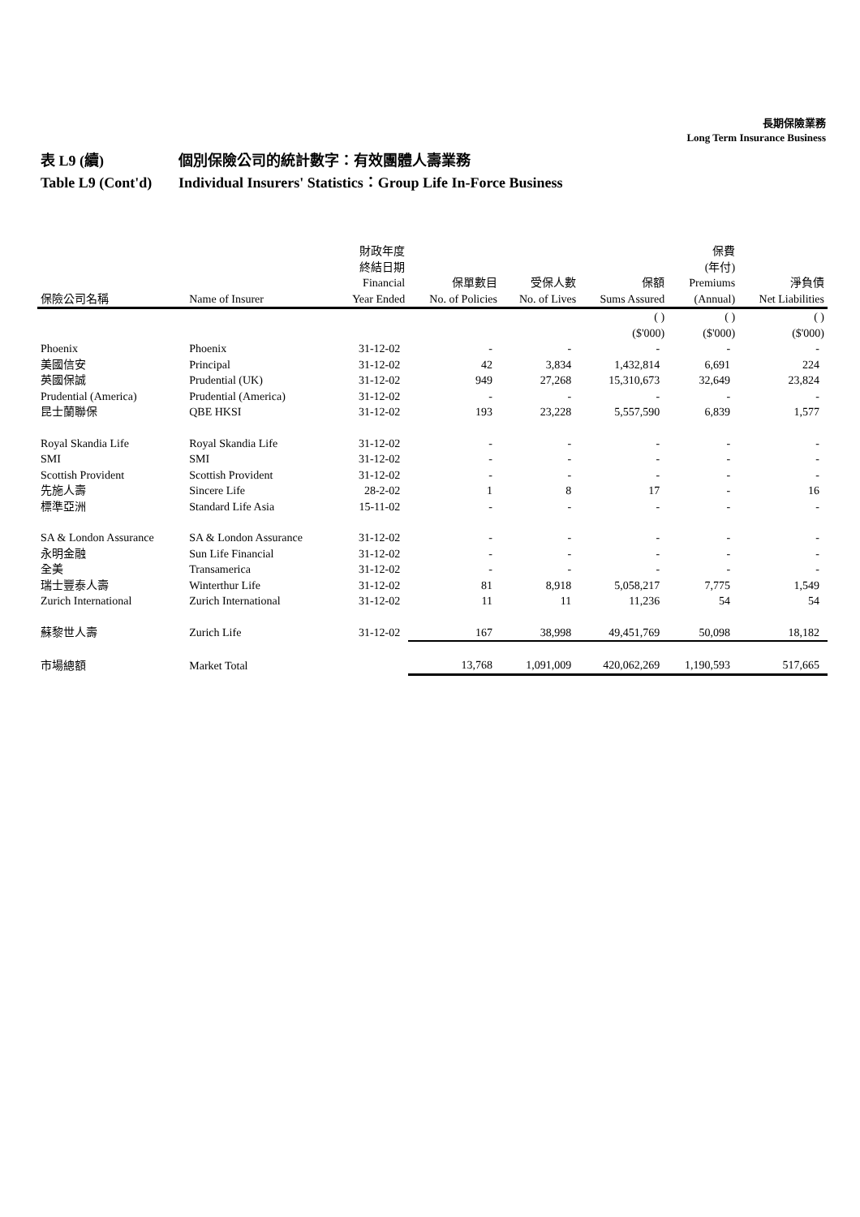長期保險業務
Long Term Insurance Business
表 L9 (續) 個別保險公司的統計數字：有效團體人壽業務
Table L9 (Cont'd) Individual Insurers' Statistics：Group Life In-Force Business
| 保險公司名稱 | Name of Insurer | 財政年度 終結日期 Financial Year Ended | 保單數目 No. of Policies | 受保人數 No. of Lives | 保額 Sums Assured | 保費 (年付) Premiums (Annual) | 淨負債 Net Liabilities |
| --- | --- | --- | --- | --- | --- | --- | --- |
| | | | | | ( ) ($'000) | ( ) ($'000) | ( ) ($'000) |
| Phoenix | Phoenix | 31-12-02 | - | - | - | - | - |
| 美國信安 | Principal | 31-12-02 | 42 | 3,834 | 1,432,814 | 6,691 | 224 |
| 英國保誠 | Prudential (UK) | 31-12-02 | 949 | 27,268 | 15,310,673 | 32,649 | 23,824 |
| Prudential (America) | Prudential (America) | 31-12-02 | - | - | - | - | - |
| 昆士蘭聯保 | QBE HKSI | 31-12-02 | 193 | 23,228 | 5,557,590 | 6,839 | 1,577 |
| Royal Skandia Life | Royal Skandia Life | 31-12-02 | - | - | - | - | - |
| SMI | SMI | 31-12-02 | - | - | - | - | - |
| Scottish Provident | Scottish Provident | 31-12-02 | - | - | - | - | - |
| 先施人壽 | Sincere Life | 28-2-02 | 1 | 8 | 17 | - | 16 |
| 標準亞洲 | Standard Life Asia | 15-11-02 | - | - | - | - | - |
| SA & London Assurance | SA & London Assurance | 31-12-02 | - | - | - | - | - |
| 永明金融 | Sun Life Financial | 31-12-02 | - | - | - | - | - |
| 全美 | Transamerica | 31-12-02 | - | - | - | - | - |
| 瑞士豐泰人壽 | Winterthur Life | 31-12-02 | 81 | 8,918 | 5,058,217 | 7,775 | 1,549 |
| Zurich International | Zurich International | 31-12-02 | 11 | 11 | 11,236 | 54 | 54 |
| 蘇黎世人壽 | Zurich Life | 31-12-02 | 167 | 38,998 | 49,451,769 | 50,098 | 18,182 |
| 市場總額 | Market Total | | 13,768 | 1,091,009 | 420,062,269 | 1,190,593 | 517,665 |